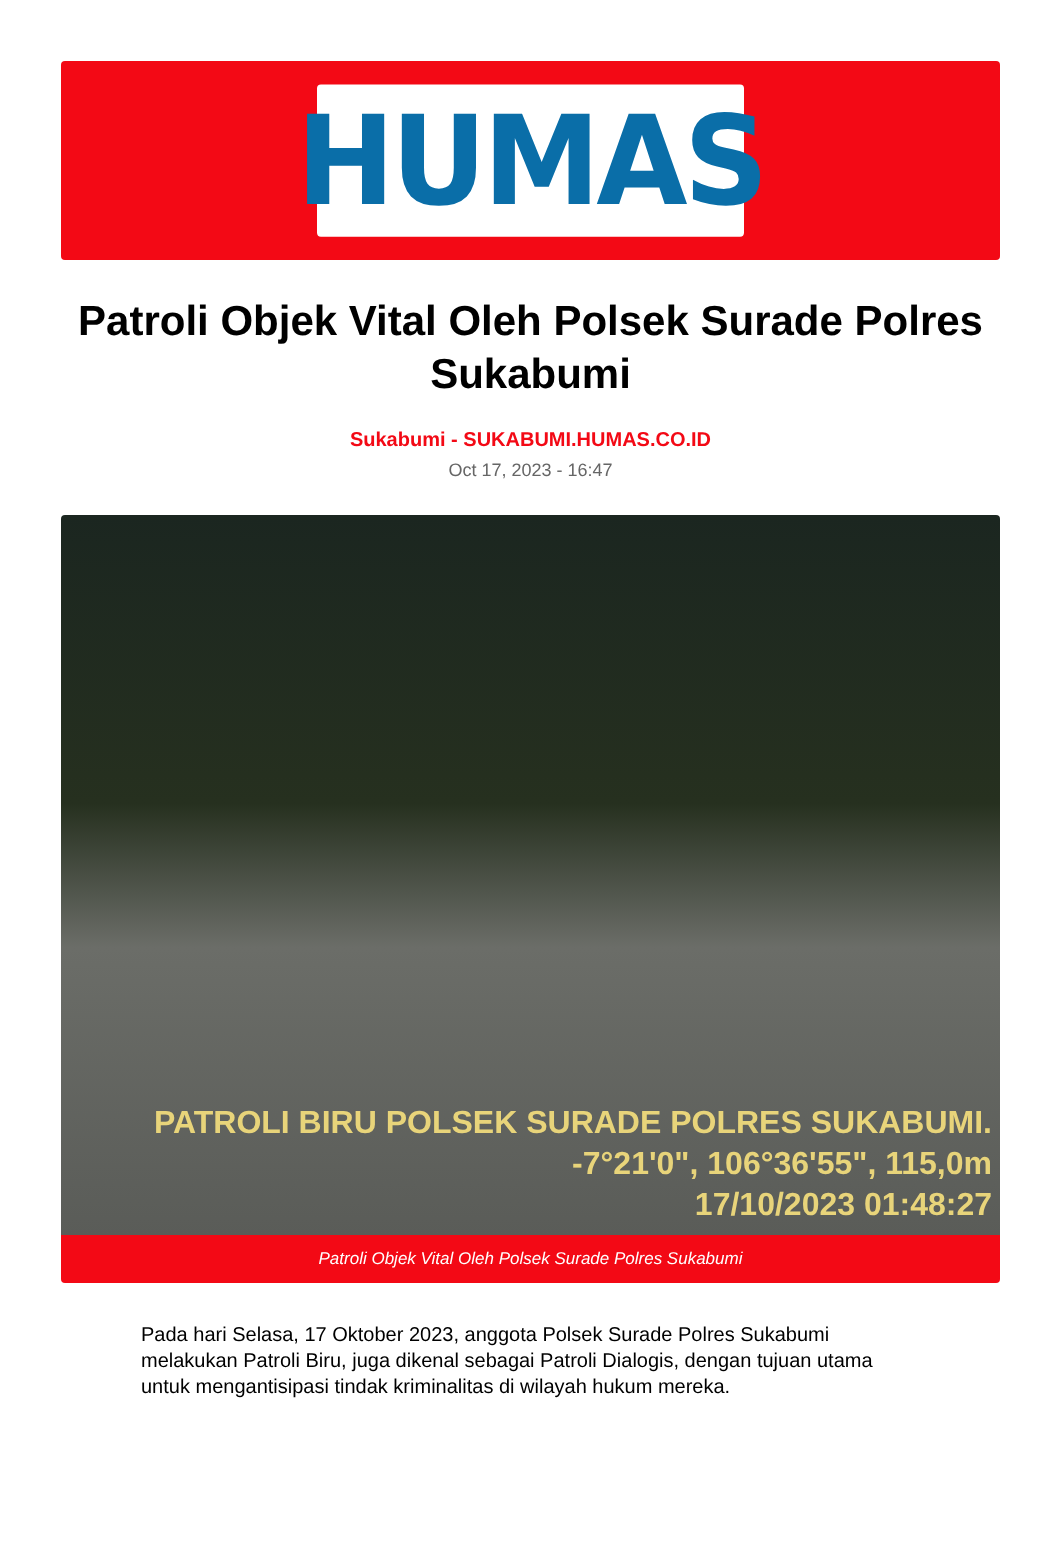HUMAS
Patroli Objek Vital Oleh Polsek Surade Polres Sukabumi
Sukabumi - SUKABUMI.HUMAS.CO.ID
Oct 17, 2023 - 16:47
PATROLI BIRU POLSEK SURADE POLRES SUKABUMI.
-7°21'0", 106°36'55", 115,0m
17/10/2023 01:48:27
Patroli Objek Vital Oleh Polsek Surade Polres Sukabumi
Pada hari Selasa, 17 Oktober 2023, anggota Polsek Surade Polres Sukabumi melakukan Patroli Biru, juga dikenal sebagai Patroli Dialogis, dengan tujuan utama untuk mengantisipasi tindak kriminalitas di wilayah hukum mereka.